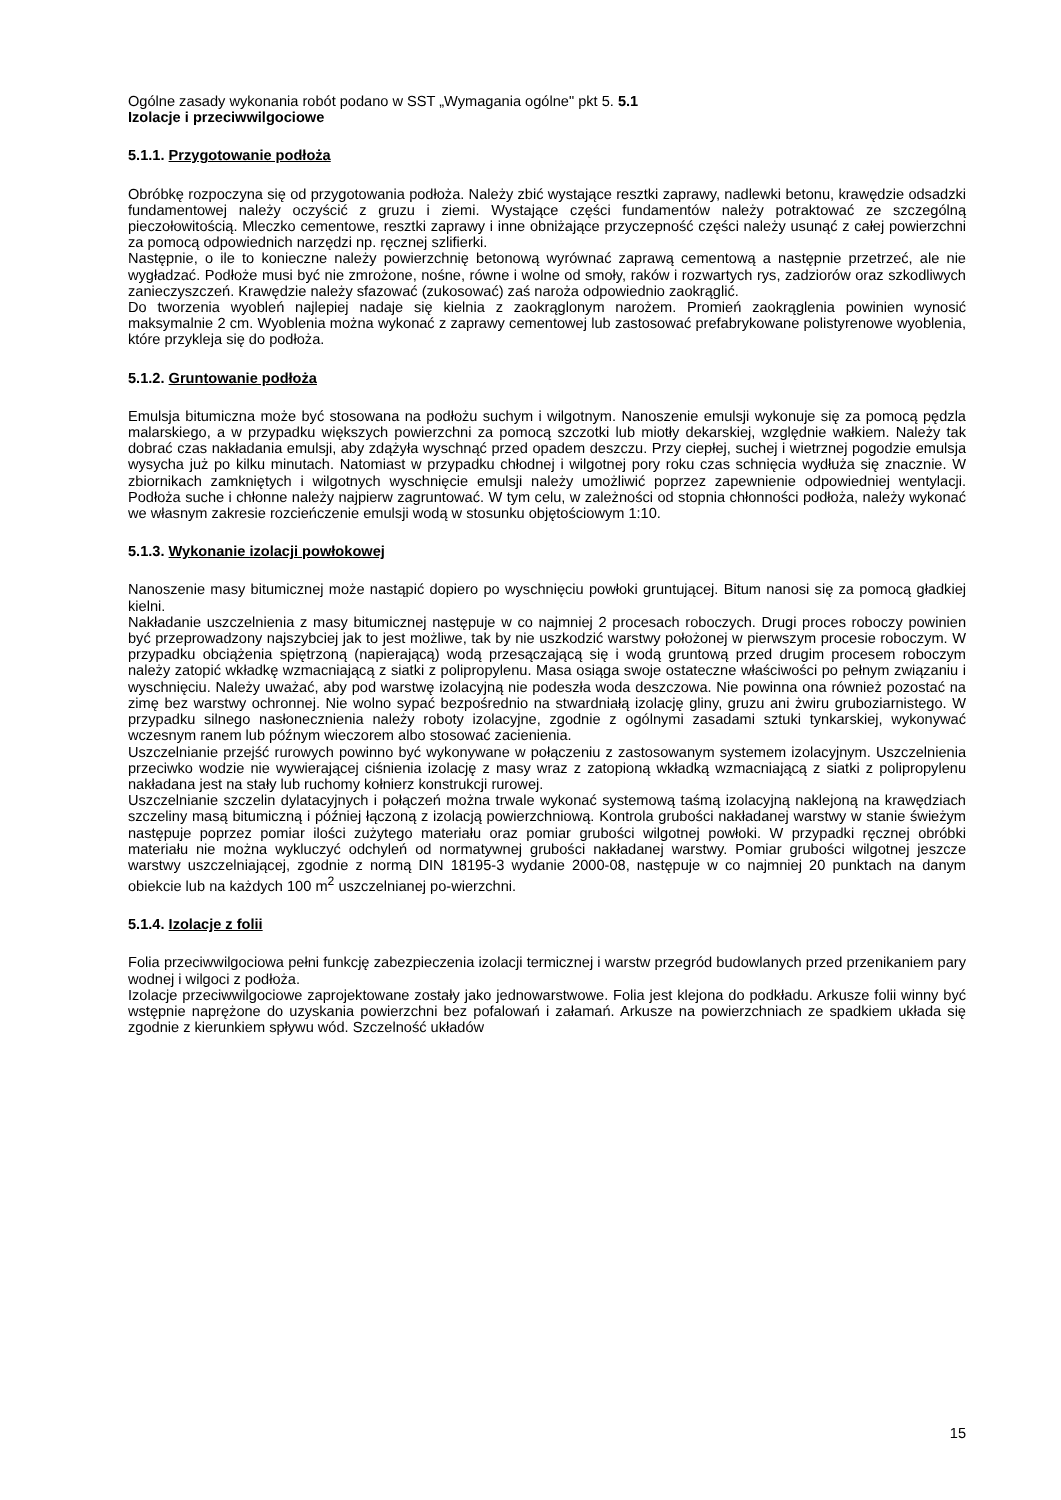Ogólne zasady wykonania robót podano w SST „Wymagania ogólne" pkt 5. 5.1
Izolacje i przeciwwilgociowe
5.1.1. Przygotowanie podłoża
Obróbkę rozpoczyna się od przygotowania podłoża. Należy zbić wystające resztki zaprawy, nadlewki betonu, krawędzie odsadzki fundamentowej należy oczyścić z gruzu i ziemi. Wystające części fundamentów należy potraktować ze szczególną pieczołowitością. Mleczko cementowe, resztki zaprawy i inne obniżające przyczepność części należy usunąć z całej powierzchni za pomocą odpowiednich narzędzi np. ręcznej szlifierki.
Następnie, o ile to konieczne należy powierzchnię betonową wyrównać zaprawą cementową a następnie przetrzeć, ale nie wygładzać. Podłoże musi być nie zmrożone, nośne, równe i wolne od smoły, raków i rozwartych rys, zadziorów oraz szkodliwych zanieczyszczeń. Krawędzie należy sfazować (zukosować) zaś naroża odpowiednio zaokrąglić.
Do tworzenia wyobleń najlepiej nadaje się kielnia z zaokrąglonym narożem. Promień zaokrąglenia powinien wynosić maksymalnie 2 cm. Wyoblenia można wykonać z zaprawy cementowej lub zastosować prefabrykowane polistyrenowe wyoblenia, które przykleja się do podłoża.
5.1.2. Gruntowanie podłoża
Emulsja bitumiczna może być stosowana na podłożu suchym i wilgotnym. Nanoszenie emulsji wykonuje się za pomocą pędzla malarskiego, a w przypadku większych powierzchni za pomocą szczotki lub miotły dekarskiej, względnie wałkiem. Należy tak dobrać czas nakładania emulsji, aby zdążyła wyschnąć przed opadem deszczu. Przy ciepłej, suchej i wietrznej pogodzie emulsja wysycha już po kilku minutach. Natomiast w przypadku chłodnej i wilgotnej pory roku czas schnięcia wydłuża się znacznie. W zbiornikach zamkniętych i wilgotnych wyschnięcie emulsji należy umożliwić poprzez zapewnienie odpowiedniej wentylacji. Podłoża suche i chłonne należy najpierw zagruntować. W tym celu, w zależności od stopnia chłonności podłoża, należy wykonać we własnym zakresie rozcieńczenie emulsji wodą w stosunku objętościowym 1:10.
5.1.3. Wykonanie izolacji powłokowej
Nanoszenie masy bitumicznej może nastąpić dopiero po wyschnięciu powłoki gruntującej. Bitum nanosi się za pomocą gładkiej kielni.
Nakładanie uszczelnienia z masy bitumicznej następuje w co najmniej 2 procesach roboczych. Drugi proces roboczy powinien być przeprowadzony najszybciej jak to jest możliwe, tak by nie uszkodzić warstwy położonej w pierwszym procesie roboczym. W przypadku obciążenia spiętrzoną (napierającą) wodą przesączającą się i wodą gruntową przed drugim procesem roboczym należy zatopić wkładkę wzmacniającą z siatki z polipropylenu. Masa osiąga swoje ostateczne właściwości po pełnym związaniu i wyschnięciu. Należy uważać, aby pod warstwę izolacyjną nie podeszła woda deszczowa. Nie powinna ona również pozostać na zimę bez warstwy ochronnej. Nie wolno sypać bezpośrednio na stwardniałą izolację gliny, gruzu ani żwiru gruboziarnistego. W przypadku silnego nasłonecznienia należy roboty izolacyjne, zgodnie z ogólnymi zasadami sztuki tynkarskiej, wykonywać wczesnym ranem lub późnym wieczorem albo stosować zacienienia.
Uszczelnianie przejść rurowych powinno być wykonywane w połączeniu z zastosowanym systemem izolacyjnym. Uszczelnienia przeciwko wodzie nie wywierającej ciśnienia izolację z masy wraz z zatopioną wkładką wzmacniającą z siatki z polipropylenu nakładana jest na stały lub ruchomy kołnierz konstrukcji rurowej.
Uszczelnianie szczelin dylatacyjnych i połączeń można trwale wykonać systemową taśmą izolacyjną naklejoną na krawędziach szczeliny masą bitumiczną i później łączoną z izolacją powierzchniową. Kontrola grubości nakładanej warstwy w stanie świeżym następuje poprzez pomiar ilości zużytego materiału oraz pomiar grubości wilgotnej powłoki. W przypadki ręcznej obróbki materiału nie można wykluczyć odchyleń od normatywnej grubości nakładanej warstwy. Pomiar grubości wilgotnej jeszcze warstwy uszczelniającej, zgodnie z normą DIN 18195-3 wydanie 2000-08, następuje w co najmniej 20 punktach na danym obiekcie lub na każdych 100 m<sup>2</sup> uszczelnianej po-wierzchni.
5.1.4. Izolacje z folii
Folia przeciwwilgociowa pełni funkcję zabezpieczenia izolacji termicznej i warstw przegród budowlanych przed przenikaniem pary wodnej i wilgoci z podłoża.
Izolacje przeciwwilgociowe zaprojektowane zostały jako jednowarstwowe. Folia jest klejona do podkładu. Arkusze folii winny być wstępnie naprężone do uzyskania powierzchni bez pofalowań i załamań. Arkusze na powierzchniach ze spadkiem układa się zgodnie z kierunkiem spływu wód. Szczelność układów
15